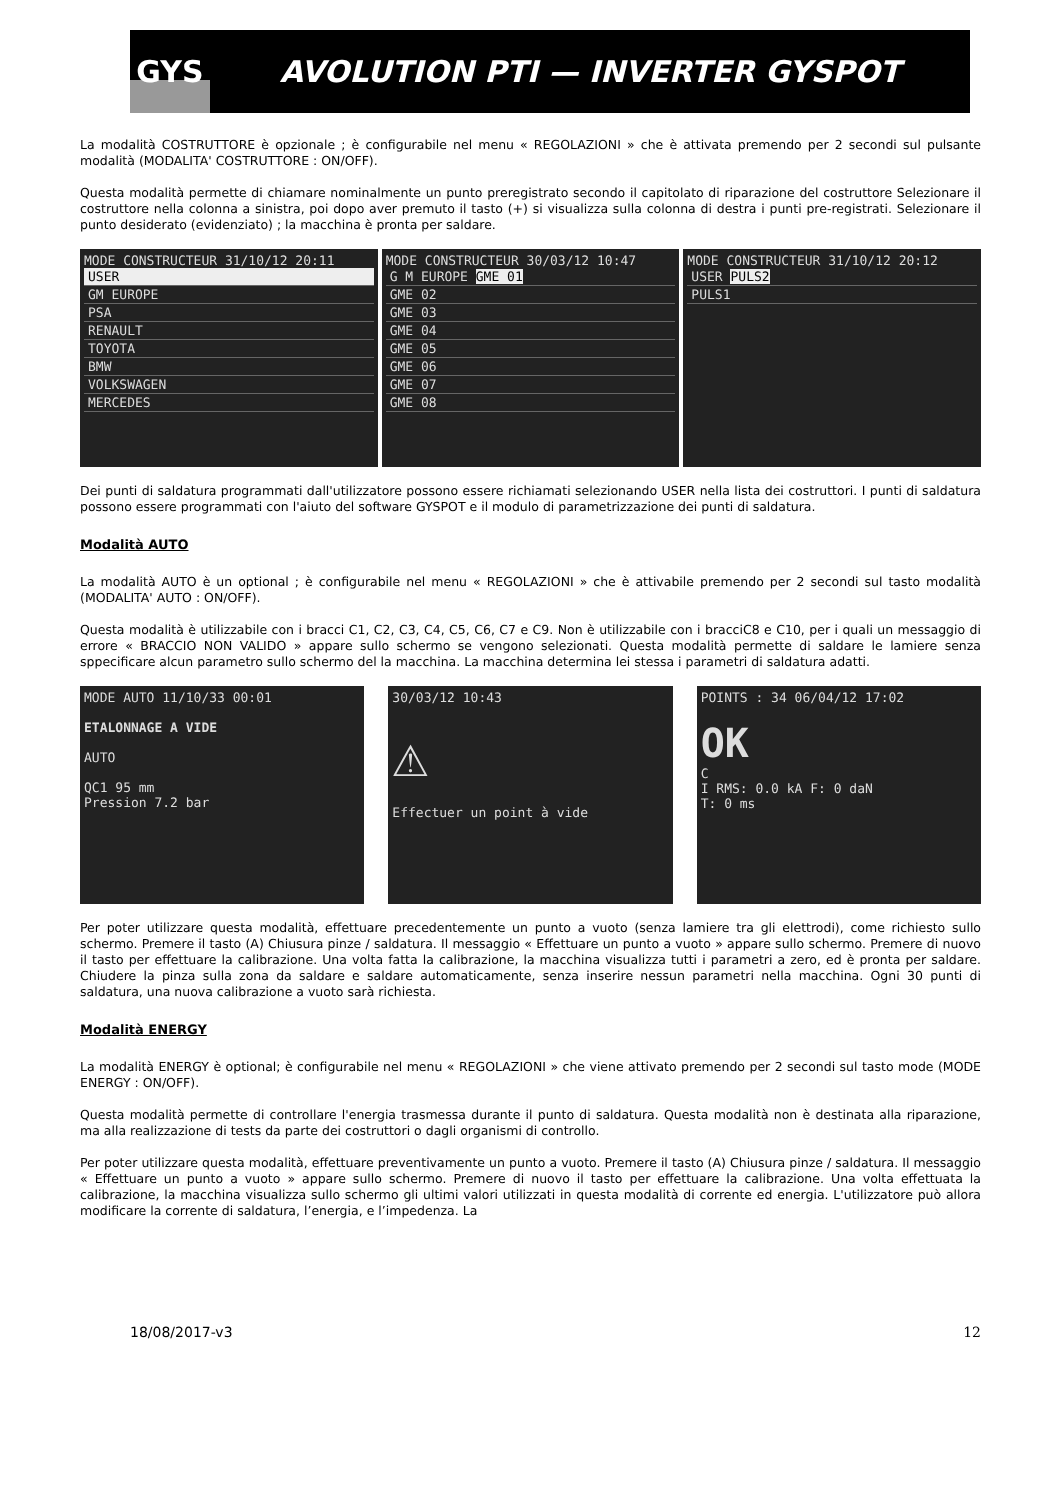GYS
AVOLUTION PTI — INVERTER GYSPOT
La modalità COSTRUTTORE è opzionale ; è configurabile nel menu « REGOLAZIONI » che è attivata premendo per 2 secondi sul pulsante modalità (MODALITA' COSTRUTTORE : ON/OFF).
Questa modalità permette di chiamare nominalmente un punto preregistrato secondo il capitolato di riparazione del costruttore Selezionare il costruttore nella colonna a sinistra, poi dopo aver premuto il tasto (+) si visualizza sulla colonna di destra i punti pre-registrati. Selezionare il punto desiderato (evidenziato) ; la macchina è pronta per saldare.
MODE CONSTRUCTEUR 31/10/12 20:11
USER
GM EUROPE
PSA
RENAULT
TOYOTA
BMW
VOLKSWAGEN
MERCEDES
MODE CONSTRUCTEUR 30/03/12 10:47
G M EUROPE GME 01
GME 02
GME 03
GME 04
GME 05
GME 06
GME 07
GME 08
MODE CONSTRUCTEUR 31/10/12 20:12
USER PULS2
PULS1
Dei punti di saldatura programmati dall'utilizzatore possono essere richiamati selezionando USER nella lista dei costruttori. I punti di saldatura possono essere programmati con l'aiuto del software GYSPOT e il modulo di parametrizzazione dei punti di saldatura.
Modalità AUTO
La modalità AUTO è un optional ; è configurabile nel menu « REGOLAZIONI » che è attivabile premendo per 2 secondi sul tasto modalità (MODALITA' AUTO : ON/OFF).
Questa modalità è utilizzabile con i bracci C1, C2, C3, C4, C5, C6, C7 e C9. Non è utilizzabile con i bracciC8 e C10, per i quali un messaggio di errore « BRACCIO NON VALIDO » appare sullo schermo se vengono selezionati. Questa modalità permette di saldare le lamiere senza sppecificare alcun parametro sullo schermo del la macchina. La macchina determina lei stessa i parametri di saldatura adatti.
MODE AUTO 11/10/33 00:01
ETALONNAGE A VIDE
AUTO
QC1 95 mm
Pression 7.2 bar
30/03/12 10:43
⚠
Effectuer un point à vide
POINTS : 34 06/04/12 17:02
OK
C
I RMS: 0.0 kA F: 0 daN
T: 0 ms
Per poter utilizzare questa modalità, effettuare precedentemente un punto a vuoto (senza lamiere tra gli elettrodi), come richiesto sullo schermo. Premere il tasto (A) Chiusura pinze / saldatura. Il messaggio « Effettuare un punto a vuoto » appare sullo schermo. Premere di nuovo il tasto per effettuare la calibrazione. Una volta fatta la calibrazione, la macchina visualizza tutti i parametri a zero, ed è pronta per saldare. Chiudere la pinza sulla zona da saldare e saldare automaticamente, senza inserire nessun parametri nella macchina. Ogni 30 punti di saldatura, una nuova calibrazione a vuoto sarà richiesta.
Modalità ENERGY
La modalità ENERGY è optional; è configurabile nel menu « REGOLAZIONI » che viene attivato premendo per 2 secondi sul tasto mode (MODE ENERGY : ON/OFF).
Questa modalità permette di controllare l'energia trasmessa durante il punto di saldatura. Questa modalità non è destinata alla riparazione, ma alla realizzazione di tests da parte dei costruttori o dagli organismi di controllo.
Per poter utilizzare questa modalità, effettuare preventivamente un punto a vuoto. Premere il tasto (A) Chiusura pinze / saldatura. Il messaggio « Effettuare un punto a vuoto » appare sullo schermo. Premere di nuovo il tasto per effettuare la calibrazione. Una volta effettuata la calibrazione, la macchina visualizza sullo schermo gli ultimi valori utilizzati in questa modalità di corrente ed energia. L'utilizzatore può allora modificare la corrente di saldatura, l’energia, e l’impedenza. La
18/08/2017-v3 12